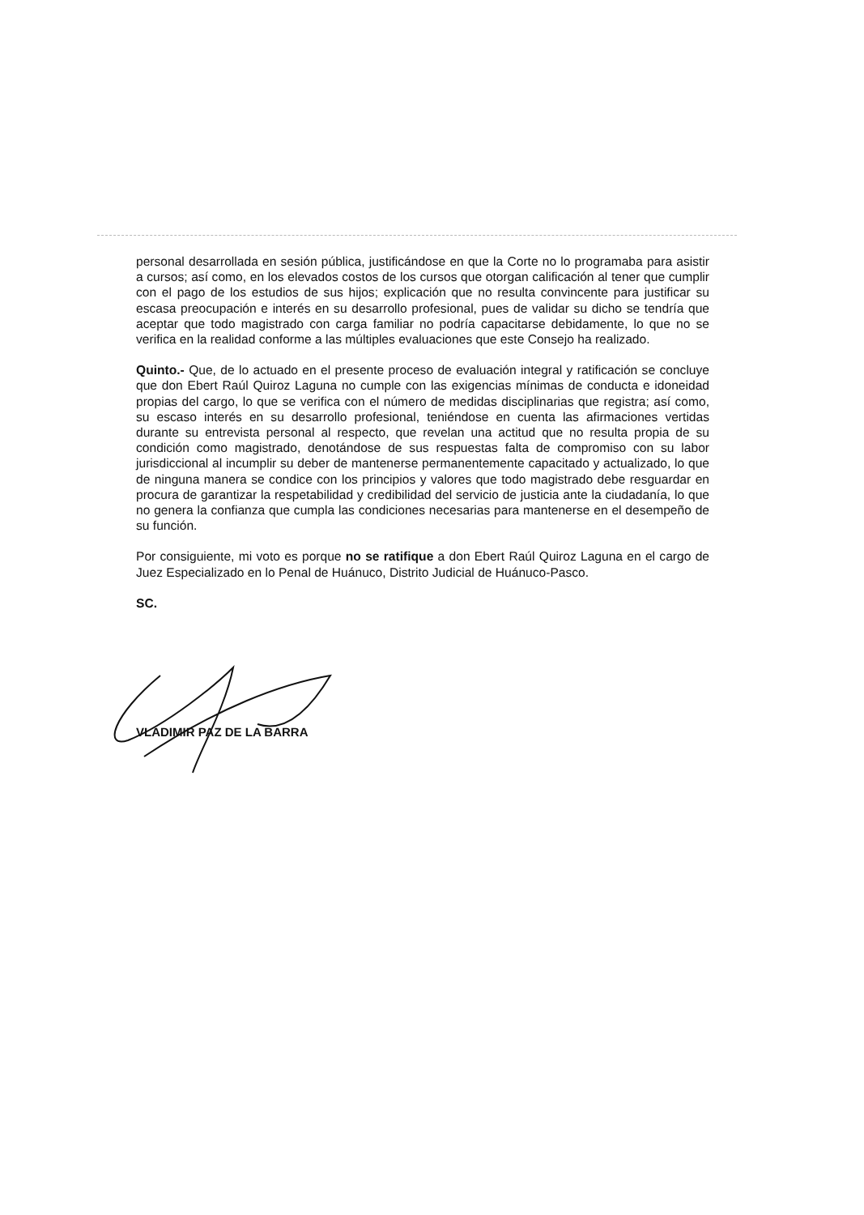personal desarrollada en sesión pública, justificándose en que la Corte no lo programaba para asistir a cursos; así como, en los elevados costos de los cursos que otorgan calificación al tener que cumplir con el pago de los estudios de sus hijos; explicación que no resulta convincente para justificar su escasa preocupación e interés en su desarrollo profesional, pues de validar su dicho se tendría que aceptar que todo magistrado con carga familiar no podría capacitarse debidamente, lo que no se verifica en la realidad conforme a las múltiples evaluaciones que este Consejo ha realizado.
Quinto.- Que, de lo actuado en el presente proceso de evaluación integral y ratificación se concluye que don Ebert Raúl Quiroz Laguna no cumple con las exigencias mínimas de conducta e idoneidad propias del cargo, lo que se verifica con el número de medidas disciplinarias que registra; así como, su escaso interés en su desarrollo profesional, teniéndose en cuenta las afirmaciones vertidas durante su entrevista personal al respecto, que revelan una actitud que no resulta propia de su condición como magistrado, denotándose de sus respuestas falta de compromiso con su labor jurisdiccional al incumplir su deber de mantenerse permanentemente capacitado y actualizado, lo que de ninguna manera se condice con los principios y valores que todo magistrado debe resguardar en procura de garantizar la respetabilidad y credibilidad del servicio de justicia ante la ciudadanía, lo que no genera la confianza que cumpla las condiciones necesarias para mantenerse en el desempeño de su función.
Por consiguiente, mi voto es porque no se ratifique a don Ebert Raúl Quiroz Laguna en el cargo de Juez Especializado en lo Penal de Huánuco, Distrito Judicial de Huánuco-Pasco.
SC.
VLADIMIR PAZ DE LA BARRA